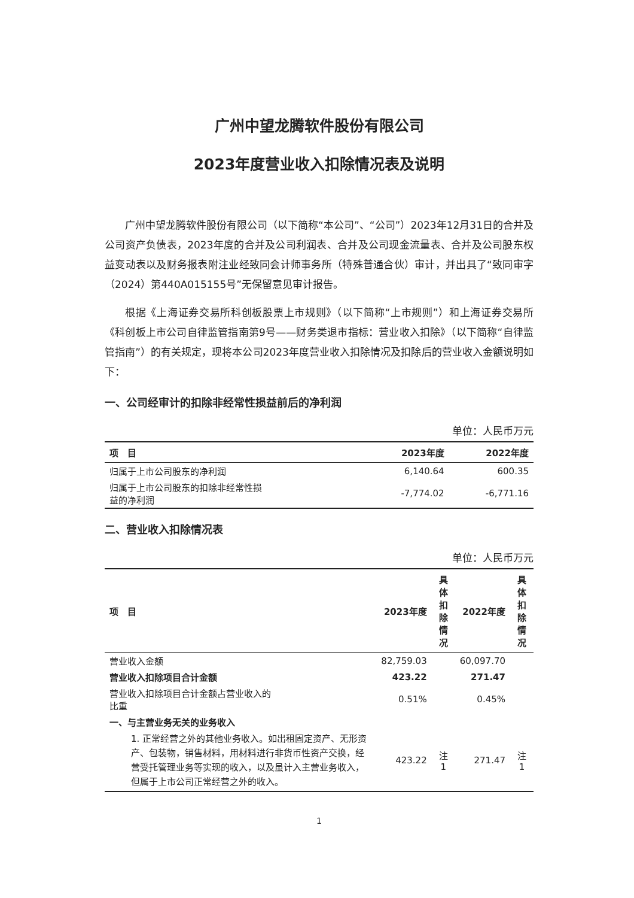广州中望龙腾软件股份有限公司
2023年度营业收入扣除情况表及说明
广州中望龙腾软件股份有限公司（以下简称“本公司”、“公司”）2023年12月31日的合并及公司资产负债表，2023年度的合并及公司利润表、合并及公司现金流量表、合并及公司股东权益变动表以及财务报表附注业经致同会计师事务所（特殊普通合伙）审计，并出具了“致同审字（2024）第440A015155号”无保留意见审计报告。
根据《上海证券交易所科创板股票上市规则》（以下简称“上市规则”）和上海证券交易所《科创板上市公司自律监管指南第9号——财务类退市指标：营业收入扣除》（以下简称“自律监管指南”）的有关规定，现将本公司2023年度营业收入扣除情况及扣除后的营业收入金额说明如下：
一、公司经审计的扣除非经常性损益前后的净利润
单位：人民币万元
| 项 目 | 2023年度 | 2022年度 |
| --- | --- | --- |
| 归属于上市公司股东的净利润 | 6,140.64 | 600.35 |
| 归属于上市公司股东的扣除非经常性损 益的净利润 | -7,774.02 | -6,771.16 |
二、营业收入扣除情况表
单位：人民币万元
| 项 目 | 2023年度 | 具体扣 除情况 | 2022年度 | 具体扣 除情况 |
| --- | --- | --- | --- | --- |
| 营业收入金额 | 82,759.03 | | 60,097.70 | |
| 营业收入扣除项目合计金额 | 423.22 | | 271.47 | |
| 营业收入扣除项目合计金额占营业收入的 比重 | 0.51% | | 0.45% | |
| 一、与主营业务无关的业务收入 | | | | |
| 1. 正常经营之外的其他业务收入。如出租固定资产、无形资产、包装物，销售材料，用材料进行非货币性资产交换，经营受托管理业务等实现的收入，以及虽计入主营业务收入，但属于上市公司正常经营之外的收入。 | 423.22 | 注1 | 271.47 | 注1 |
1